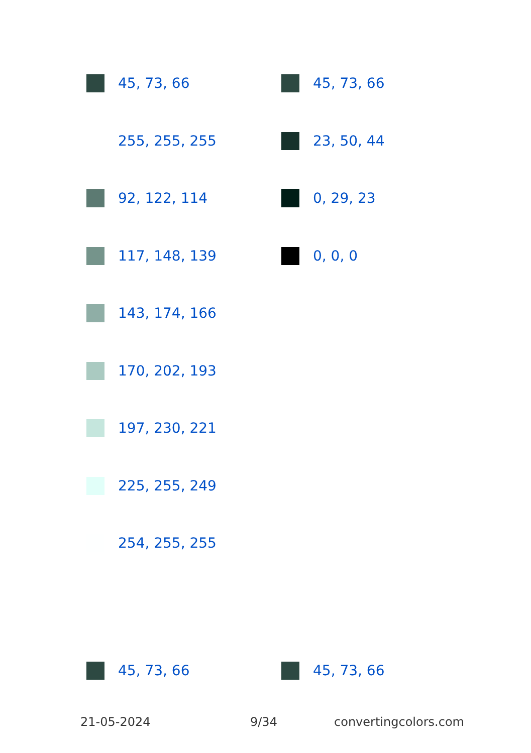45, 73, 66
255, 255, 255
92, 122, 114
117, 148, 139
143, 174, 166
170, 202, 193
197, 230, 221
225, 255, 249
254, 255, 255
45, 73, 66
23, 50, 44
0, 29, 23
0, 0, 0
45, 73, 66 45, 73, 66
21-05-2024 9/34 convertingcolors.com